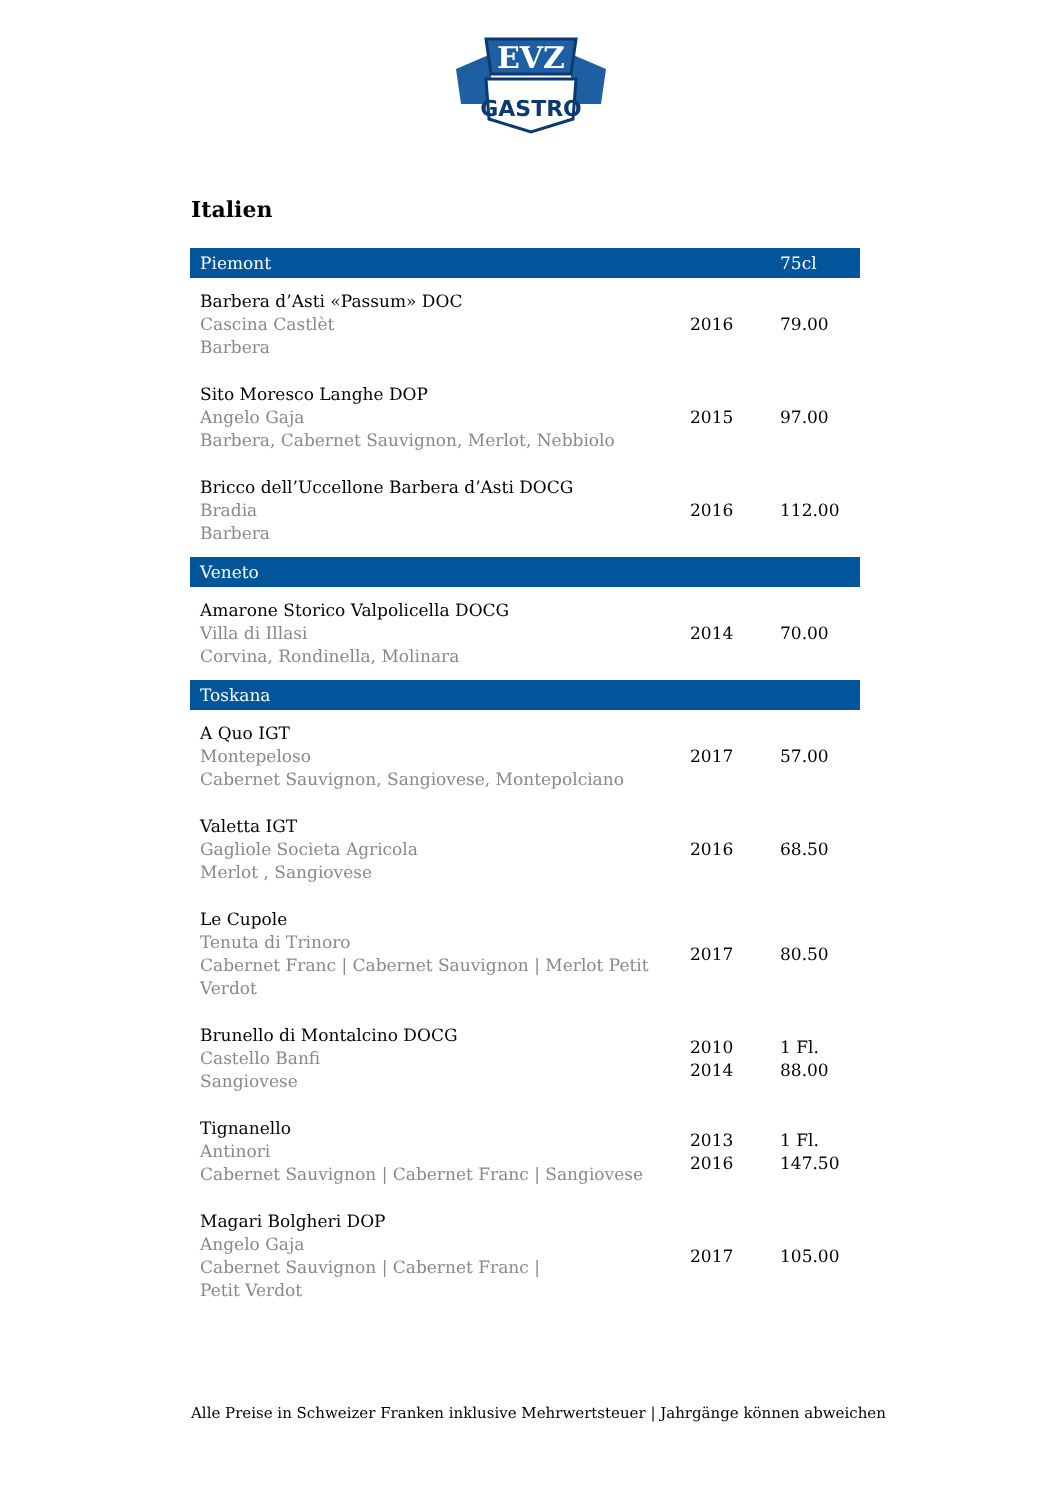EVZ
GASTRO
Italien
| Piemont | | 75cl |
| --- | --- | --- |
| Barbera d’Asti «Passum» DOC Cascina Castlèt Barbera | 2016 | 79.00 |
| Sito Moresco Langhe DOP Angelo Gaja Barbera, Cabernet Sauvignon, Merlot, Nebbiolo | 2015 | 97.00 |
| Bricco dell’Uccellone Barbera d’Asti DOCG Bradia Barbera | 2016 | 112.00 |
| Veneto | | |
| Amarone Storico Valpolicella DOCG Villa di Illasi Corvina, Rondinella, Molinara | 2014 | 70.00 |
| Toskana | | |
| A Quo IGT Montepeloso Cabernet Sauvignon, Sangiovese, Montepolciano | 2017 | 57.00 |
| Valetta IGT Gagliole Societa Agricola Merlot , Sangiovese | 2016 | 68.50 |
| Le Cupole Tenuta di Trinoro Cabernet Franc / Cabernet Sauvignon / Merlot Petit Verdot | 2017 | 80.50 |
| Brunello di Montalcino DOCG Castello Banfi Sangiovese | 2010 2014 | 1 Fl. 88.00 |
| Tignanello Antinori Cabernet Sauvignon / Cabernet Franc / Sangiovese | 2013 2016 | 1 Fl. 147.50 |
| Magari Bolgheri DOP Angelo Gaja Cabernet Sauvignon / Cabernet Franc / Petit Verdot | 2017 | 105.00 |
Alle Preise in Schweizer Franken inklusive Mehrwertsteuer | Jahrgänge können abweichen